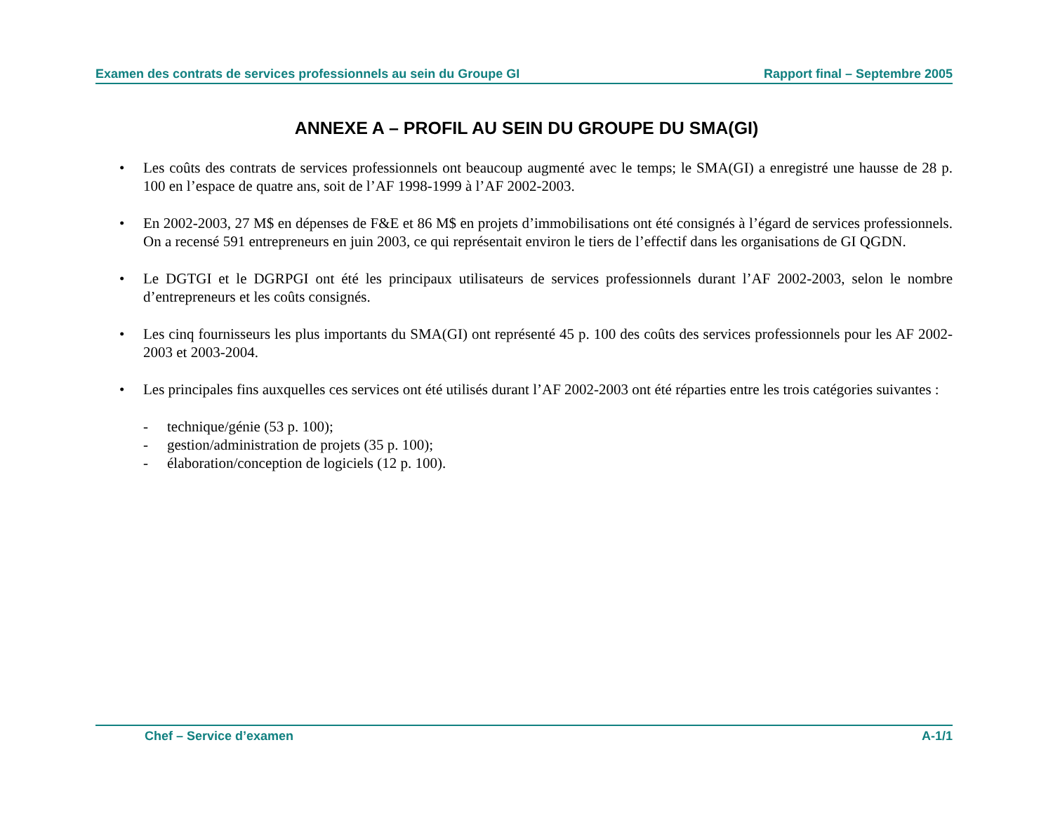Examen des contrats de services professionnels au sein du Groupe GI Rapport final – Septembre 2005
ANNEXE A – PROFIL AU SEIN DU GROUPE DU SMA(GI)
• Les coûts des contrats de services professionnels ont beaucoup augmenté avec le temps; le SMA(GI) a enregistré une hausse de 28 p. 100 en l’espace de quatre ans, soit de l’AF 1998-1999 à l’AF 2002-2003.
• En 2002-2003, 27 M$ en dépenses de F&E et 86 M$ en projets d’immobilisations ont été consignés à l’égard de services professionnels. On a recensé 591 entrepreneurs en juin 2003, ce qui représentait environ le tiers de l’effectif dans les organisations de GI QGDN.
• Le DGTGI et le DGRPGI ont été les principaux utilisateurs de services professionnels durant l’AF 2002-2003, selon le nombre d’entrepreneurs et les coûts consignés.
• Les cinq fournisseurs les plus importants du SMA(GI) ont représenté 45 p. 100 des coûts des services professionnels pour les AF 2002-2003 et 2003-2004.
• Les principales fins auxquelles ces services ont été utilisés durant l’AF 2002-2003 ont été réparties entre les trois catégories suivantes :
- technique/génie (53 p. 100);
- gestion/administration de projets (35 p. 100);
- élaboration/conception de logiciels (12 p. 100).
Chef – Service d’examen A-1/1